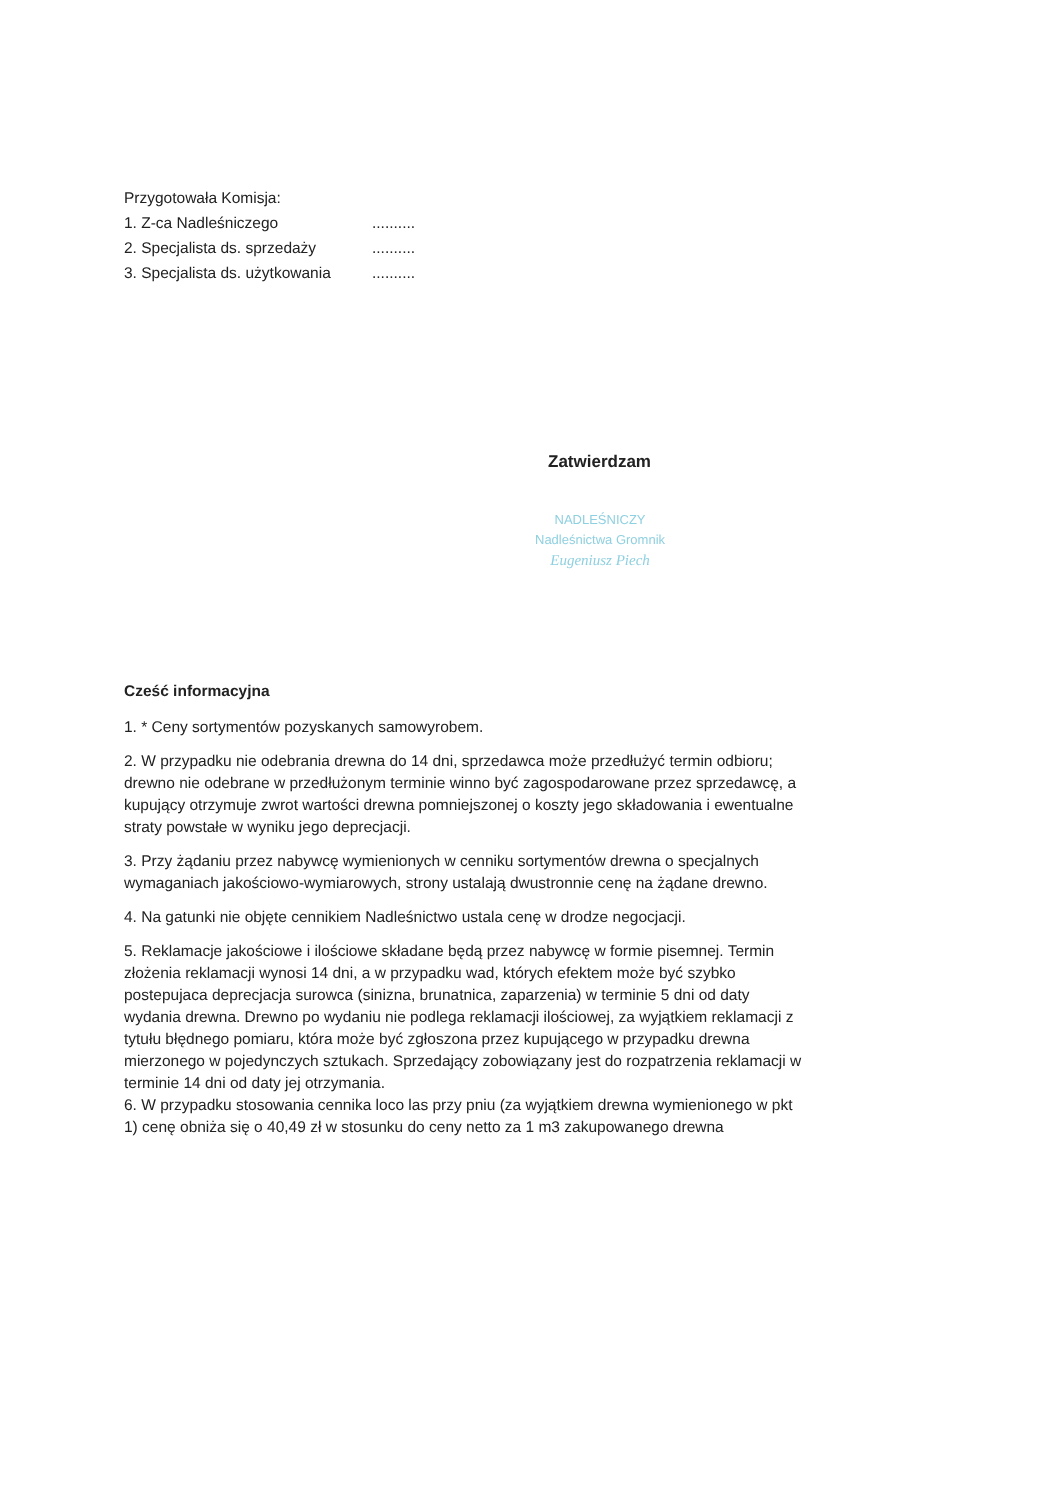Przygotowała Komisja:
1. Z-ca Nadleśniczego..........
2. Specjalista ds. sprzedaży..........
3. Specjalista ds. użytkowania..........
Zatwierdzam
NADLEŚNICZY
Nadleśnictwa Gromnik
Eugeniusz Piech
Cześć informacyjna
1. * Ceny sortymentów pozyskanych samowyrobem.
2. W przypadku nie odebrania drewna do 14 dni, sprzedawca może przedłużyć termin odbioru; drewno nie odebrane w przedłużonym terminie winno być zagospodarowane przez sprzedawcę, a kupujący otrzymuje zwrot wartości drewna pomniejszonej o koszty jego składowania i ewentualne straty powstałe w wyniku jego deprecjacji.
3. Przy żądaniu przez nabywcę wymienionych w cenniku sortymentów drewna o specjalnych wymaganiach jakościowo-wymiarowych, strony ustalają dwustronnie cenę na żądane drewno.
4. Na gatunki nie objęte cennikiem Nadleśnictwo ustala cenę w drodze negocjacji.
5. Reklamacje jakościowe i ilościowe składane będą przez nabywcę w formie pisemnej. Termin złożenia reklamacji wynosi 14 dni, a w przypadku wad, których efektem może być szybko postepujaca deprecjacja surowca (sinizna, brunatnica, zaparzenia) w terminie 5 dni od daty wydania drewna. Drewno po wydaniu nie podlega reklamacji ilościowej, za wyjątkiem reklamacji z tytułu błędnego pomiaru, która może być zgłoszona przez kupującego w przypadku drewna mierzonego w pojedynczych sztukach. Sprzedający zobowiązany jest do rozpatrzenia reklamacji w terminie 14 dni od daty jej otrzymania.
6. W przypadku stosowania cennika loco las przy pniu (za wyjątkiem drewna wymienionego w pkt 1) cenę obniża się o 40,49 zł w stosunku do ceny netto za 1 m3 zakupowanego drewna